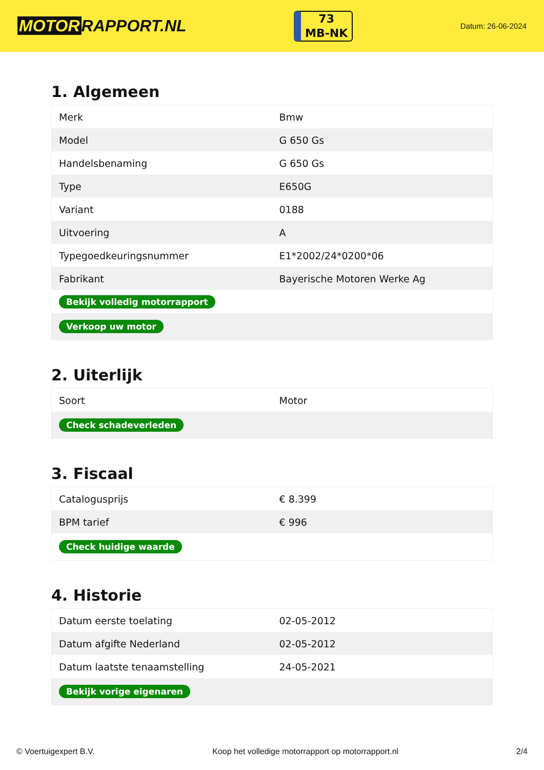MOTOR RAPPORT.NL
73
MB-NK
Datum: 26-06-2024
1. Algemeen
| Merk | Bmw |
| Model | G 650 Gs |
| Handelsbenaming | G 650 Gs |
| Type | E650G |
| Variant | 0188 |
| Uitvoering | A |
| Typegoedkeuringsnummer | E1*2002/24*0200*06 |
| Fabrikant | Bayerische Motoren Werke Ag |
| Bekijk volledig motorrapport | |
| Verkoop uw motor | |
2. Uiterlijk
| Soort | Motor |
| Check schadeverleden | |
3. Fiscaal
| Catalogusprijs | € 8.399 |
| BPM tarief | € 996 |
| Check huidige waarde | |
4. Historie
| Datum eerste toelating | 02-05-2012 |
| Datum afgifte Nederland | 02-05-2012 |
| Datum laatste tenaamstelling | 24-05-2021 |
| Bekijk vorige eigenaren | |
© Voertuigexpert B.V. Koop het volledige motorrapport op motorrapport.nl 2/4